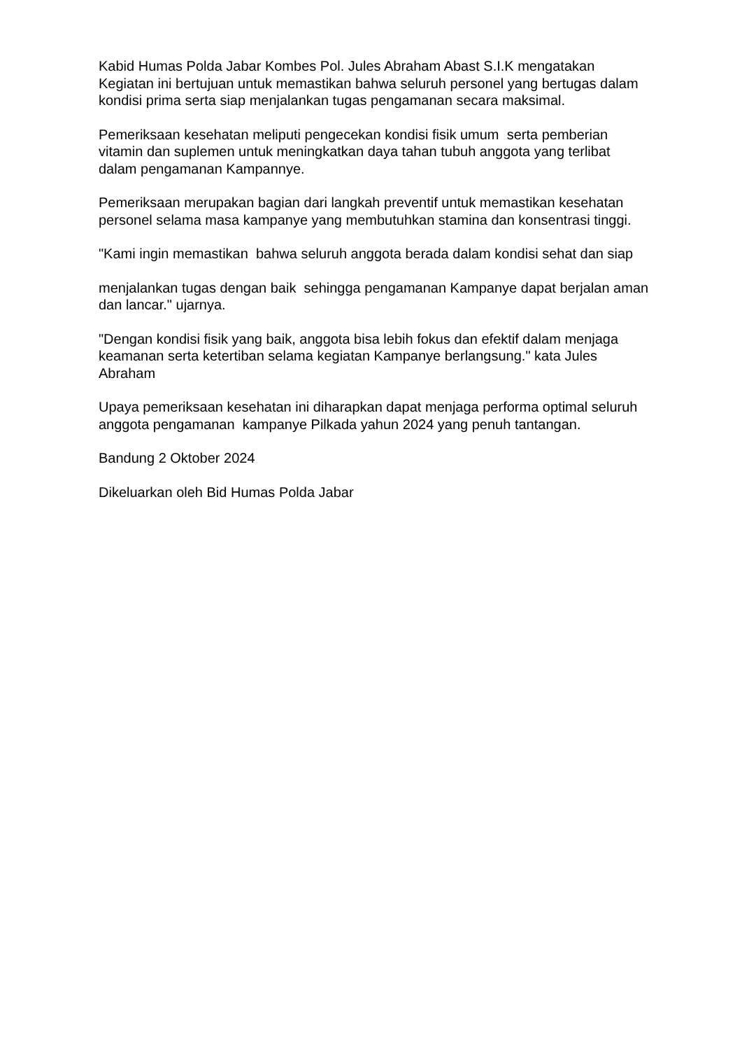Kabid Humas Polda Jabar Kombes Pol. Jules Abraham Abast S.I.K mengatakan Kegiatan ini bertujuan untuk memastikan bahwa seluruh personel yang bertugas dalam kondisi prima serta siap menjalankan tugas pengamanan secara maksimal.
Pemeriksaan kesehatan meliputi pengecekan kondisi fisik umum serta pemberian vitamin dan suplemen untuk meningkatkan daya tahan tubuh anggota yang terlibat dalam pengamanan Kampannye.
Pemeriksaan merupakan bagian dari langkah preventif untuk memastikan kesehatan personel selama masa kampanye yang membutuhkan stamina dan konsentrasi tinggi.
"Kami ingin memastikan bahwa seluruh anggota berada dalam kondisi sehat dan siap
menjalankan tugas dengan baik sehingga pengamanan Kampanye dapat berjalan aman dan lancar." ujarnya.
"Dengan kondisi fisik yang baik, anggota bisa lebih fokus dan efektif dalam menjaga keamanan serta ketertiban selama kegiatan Kampanye berlangsung." kata Jules Abraham
Upaya pemeriksaan kesehatan ini diharapkan dapat menjaga performa optimal seluruh anggota pengamanan kampanye Pilkada yahun 2024 yang penuh tantangan.
Bandung 2 Oktober 2024
Dikeluarkan oleh Bid Humas Polda Jabar